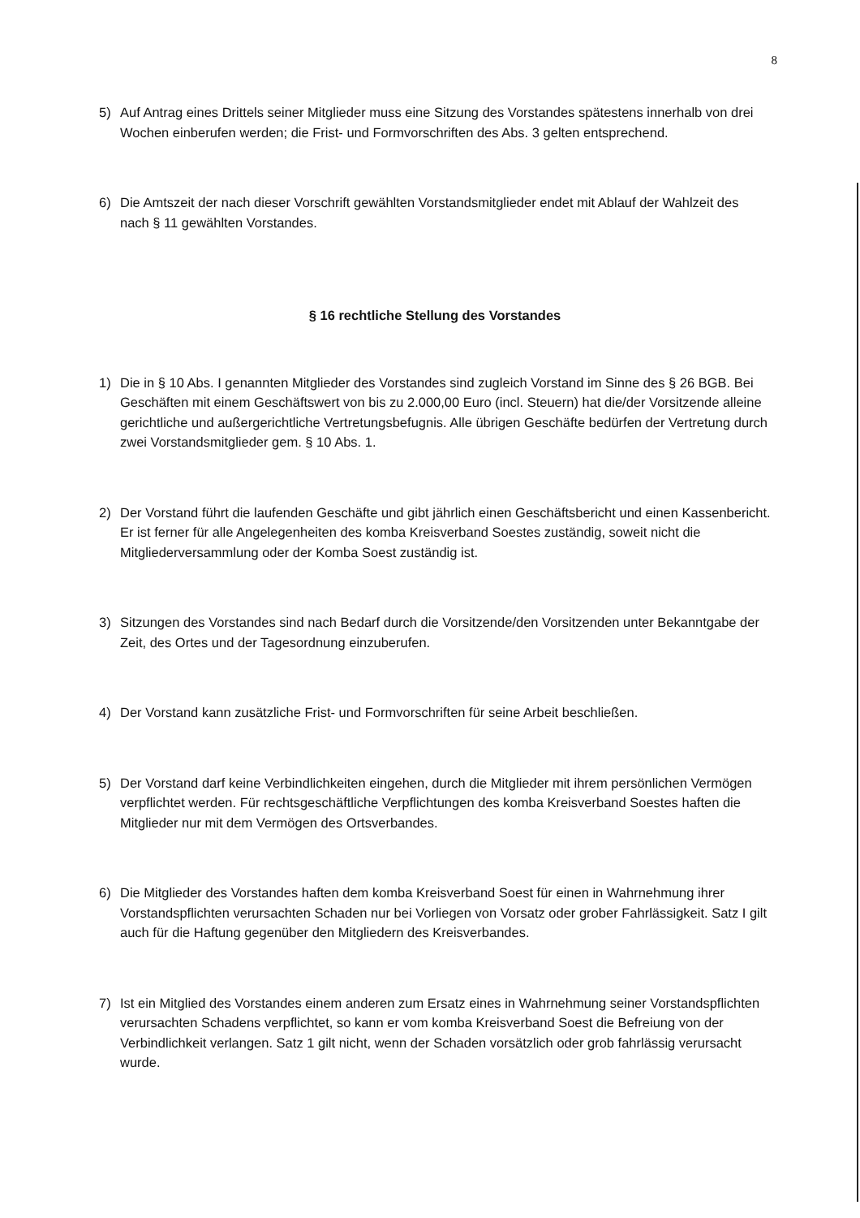8
5) Auf Antrag eines Drittels seiner Mitglieder muss eine Sitzung des Vorstandes spätestens innerhalb von drei Wochen einberufen werden; die Frist- und Formvorschriften des Abs. 3 gelten entsprechend.
6) Die Amtszeit der nach dieser Vorschrift gewählten Vorstandsmitglieder endet mit Ablauf der Wahlzeit des nach § 11 gewählten Vorstandes.
§ 16 rechtliche Stellung des Vorstandes
1) Die in § 10 Abs. I genannten Mitglieder des Vorstandes sind zugleich Vorstand im Sinne des § 26 BGB. Bei Geschäften mit einem Geschäftswert von bis zu 2.000,00 Euro (incl. Steuern) hat die/der Vorsitzende alleine gerichtliche und außergerichtliche Vertretungsbefugnis. Alle übrigen Geschäfte bedürfen der Vertretung durch zwei Vorstandsmitglieder gem. § 10 Abs. 1.
2) Der Vorstand führt die laufenden Geschäfte und gibt jährlich einen Geschäftsbericht und einen Kassenbericht. Er ist ferner für alle Angelegenheiten des komba Kreisverband Soestes zuständig, soweit nicht die Mitgliederversammlung oder der Komba Soest zuständig ist.
3) Sitzungen des Vorstandes sind nach Bedarf durch die Vorsitzende/den Vorsitzenden unter Bekanntgabe der Zeit, des Ortes und der Tagesordnung einzuberufen.
4) Der Vorstand kann zusätzliche Frist- und Formvorschriften für seine Arbeit beschließen.
5) Der Vorstand darf keine Verbindlichkeiten eingehen, durch die Mitglieder mit ihrem persönlichen Vermögen verpflichtet werden. Für rechtsgeschäftliche Verpflichtungen des komba Kreisverband Soestes haften die Mitglieder nur mit dem Vermögen des Ortsverbandes.
6) Die Mitglieder des Vorstandes haften dem komba Kreisverband Soest für einen in Wahrnehmung ihrer Vorstandspflichten verursachten Schaden nur bei Vorliegen von Vorsatz oder grober Fahrlässigkeit. Satz I gilt auch für die Haftung gegenüber den Mitgliedern des Kreisverbandes.
7) Ist ein Mitglied des Vorstandes einem anderen zum Ersatz eines in Wahrnehmung seiner Vorstandspflichten verursachten Schadens verpflichtet, so kann er vom komba Kreisverband Soest die Befreiung von der Verbindlichkeit verlangen. Satz 1 gilt nicht, wenn der Schaden vorsätzlich oder grob fahrlässig verursacht wurde.